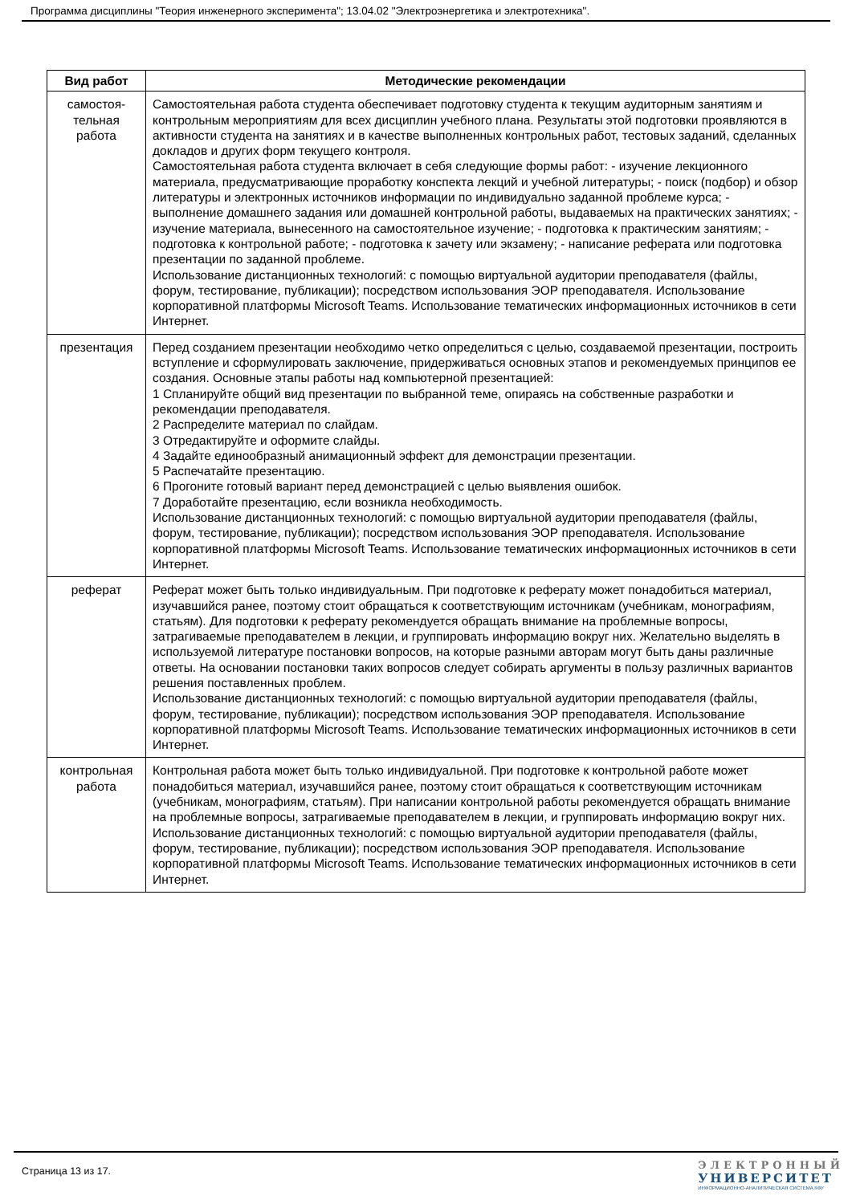Программа дисциплины "Теория инженерного эксперимента"; 13.04.02 "Электроэнергетика и электротехника".
| Вид работ | Методические рекомендации |
| --- | --- |
| самостоя- тельная работа | Самостоятельная работа студента обеспечивает подготовку студента к текущим аудиторным занятиям и контрольным мероприятиям для всех дисциплин учебного плана. Результаты этой подготовки проявляются в активности студента на занятиях и в качестве выполненных контрольных работ, тестовых заданий, сделанных докладов и других форм текущего контроля. Самостоятельная работа студента включает в себя следующие формы работ: - изучение лекционного материала, предусматривающие проработку конспекта лекций и учебной литературы; - поиск (подбор) и обзор литературы и электронных источников информации по индивидуально заданной проблеме курса; - выполнение домашнего задания или домашней контрольной работы, выдаваемых на практических занятиях; - изучение материала, вынесенного на самостоятельное изучение; - подготовка к практическим занятиям; - подготовка к контрольной работе; - подготовка к зачету или экзамену; - написание реферата или подготовка презентации по заданной проблеме. Использование дистанционных технологий: с помощью виртуальной аудитории преподавателя (файлы, форум, тестирование, публикации); посредством использования ЭОР преподавателя. Использование корпоративной платформы Microsoft Teams. Использование тематических информационных источников в сети Интернет. |
| презентация | Перед созданием презентации необходимо четко определиться с целью, создаваемой презентации, построить вступление и сформулировать заключение, придерживаться основных этапов и рекомендуемых принципов ее создания. Основные этапы работы над компьютерной презентацией: 1 Спланируйте общий вид презентации по выбранной теме, опираясь на собственные разработки и рекомендации преподавателя. 2 Распределите материал по слайдам. 3 Отредактируйте и оформите слайды. 4 Задайте единообразный анимационный эффект для демонстрации презентации. 5 Распечатайте презентацию. 6 Прогоните готовый вариант перед демонстрацией с целью выявления ошибок. 7 Доработайте презентацию, если возникла необходимость. Использование дистанционных технологий: с помощью виртуальной аудитории преподавателя (файлы, форум, тестирование, публикации); посредством использования ЭОР преподавателя. Использование корпоративной платформы Microsoft Teams. Использование тематических информационных источников в сети Интернет. |
| реферат | Реферат может быть только индивидуальным. При подготовке к реферату может понадобиться материал, изучавшийся ранее, поэтому стоит обращаться к соответствующим источникам (учебникам, монографиям, статьям). Для подготовки к реферату рекомендуется обращать внимание на проблемные вопросы, затрагиваемые преподавателем в лекции, и группировать информацию вокруг них. Желательно выделять в используемой литературе постановки вопросов, на которые разными авторам могут быть даны различные ответы. На основании постановки таких вопросов следует собирать аргументы в пользу различных вариантов решения поставленных проблем. Использование дистанционных технологий: с помощью виртуальной аудитории преподавателя (файлы, форум, тестирование, публикации); посредством использования ЭОР преподавателя. Использование корпоративной платформы Microsoft Teams. Использование тематических информационных источников в сети Интернет. |
| контрольная работа | Контрольная работа может быть только индивидуальной. При подготовке к контрольной работе может понадобиться материал, изучавшийся ранее, поэтому стоит обращаться к соответствующим источникам (учебникам, монографиям, статьям). При написании контрольной работы рекомендуется обращать внимание на проблемные вопросы, затрагиваемые преподавателем в лекции, и группировать информацию вокруг них. Использование дистанционных технологий: с помощью виртуальной аудитории преподавателя (файлы, форум, тестирование, публикации); посредством использования ЭОР преподавателя. Использование корпоративной платформы Microsoft Teams. Использование тематических информационных источников в сети Интернет. |
Страница 13 из 17.
ЭЛЕКТРОННЫЙ
УНИВЕРСИТЕТ
ИНФОРМАЦИОННО-АНАЛИТИЧЕСКАЯ СИСТЕМА КФУ